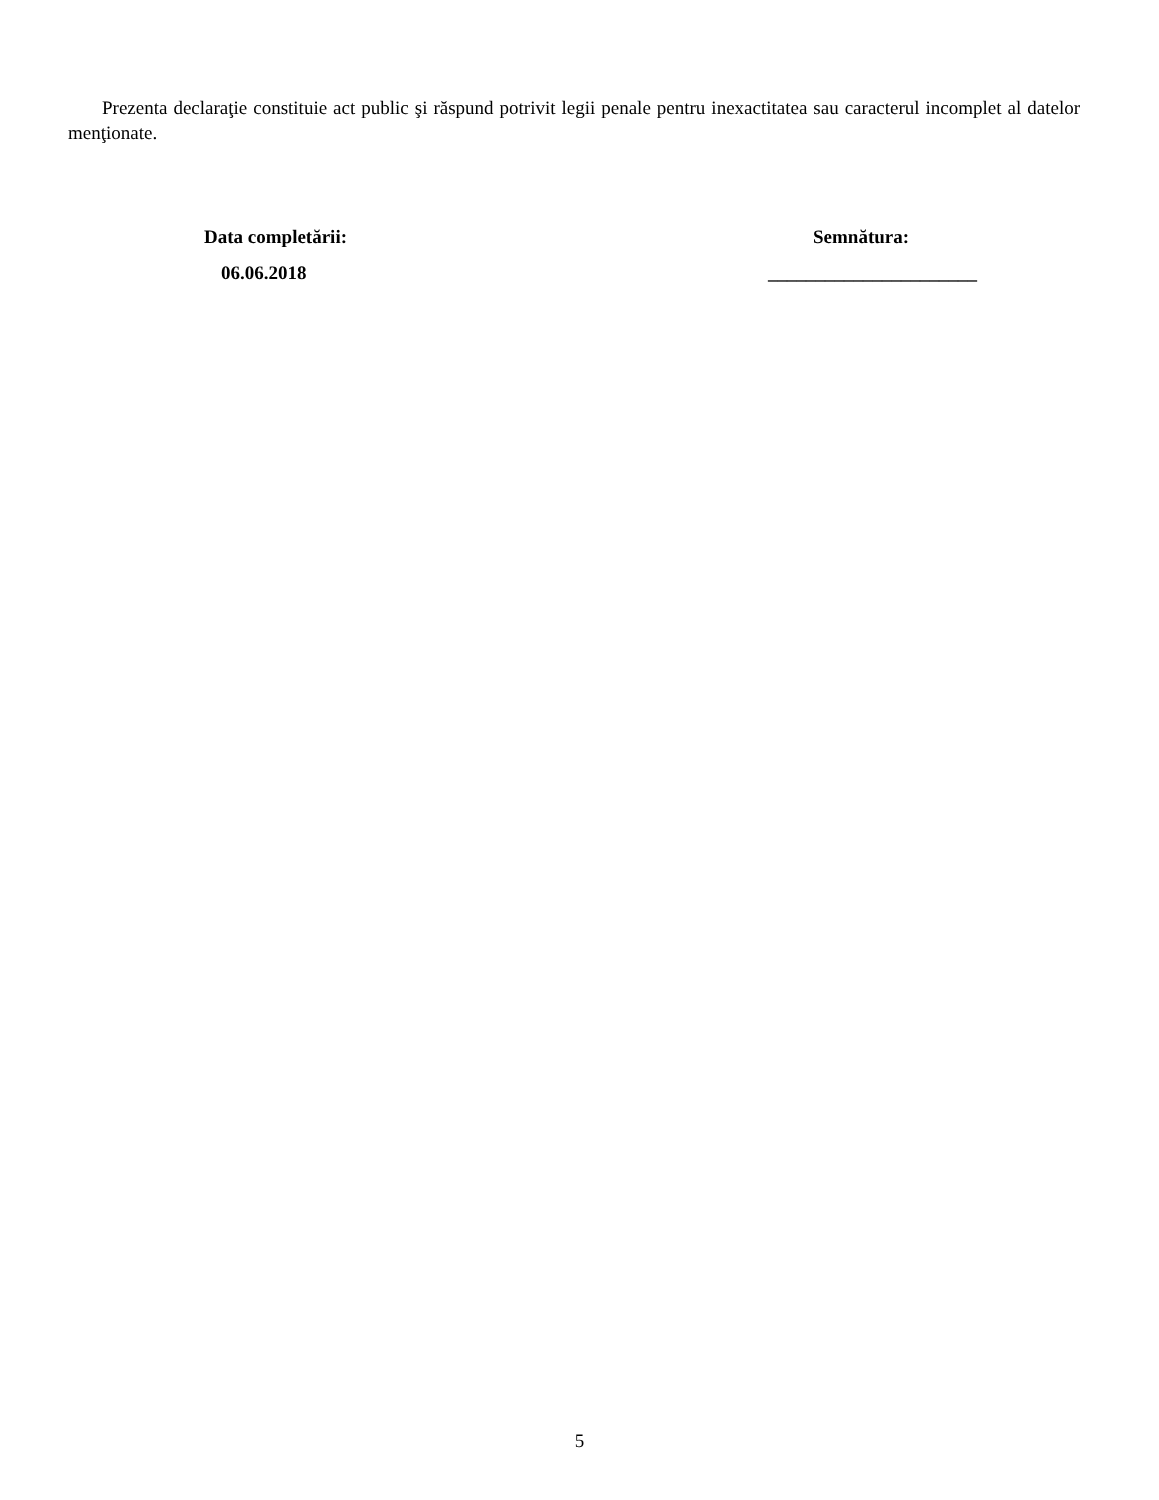Prezenta declaraţie constituie act public şi răspund potrivit legii penale pentru inexactitatea sau caracterul incomplet al datelor menţionate.
Data completării:
06.06.2018
Semnătura:
______________________
5